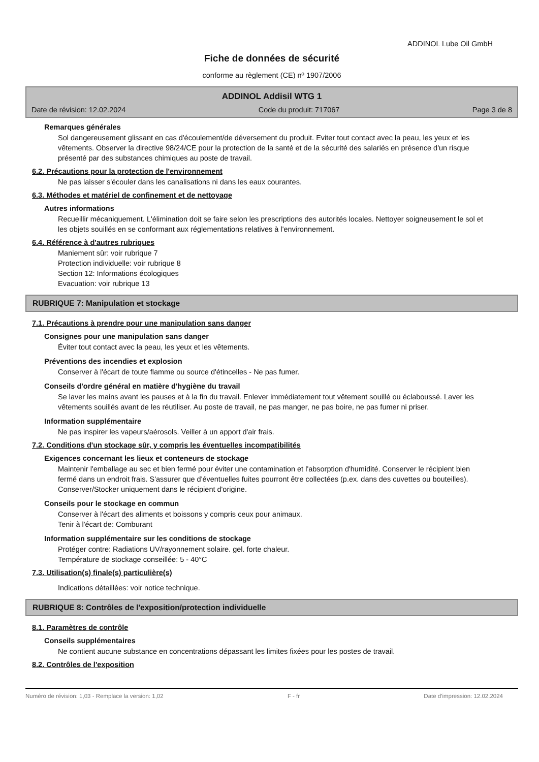ADDINOL Lube Oil GmbH
Fiche de données de sécurité
conforme au règlement (CE) nº 1907/2006
ADDINOL Addisil WTG 1
Date de révision: 12.02.2024 Code du produit: 717067 Page 3 de 8
Remarques générales
Sol dangereusement glissant en cas d'écoulement/de déversement du produit. Eviter tout contact avec la peau, les yeux et les vêtements. Observer la directive 98/24/CE pour la protection de la santé et de la sécurité des salariés en présence d'un risque présenté par des substances chimiques au poste de travail.
6.2. Précautions pour la protection de l'environnement
Ne pas laisser s'écouler dans les canalisations ni dans les eaux courantes.
6.3. Méthodes et matériel de confinement et de nettoyage
Autres informations
Recueillir mécaniquement. L'élimination doit se faire selon les prescriptions des autorités locales. Nettoyer soigneusement le sol et les objets souillés en se conformant aux réglementations relatives à l'environnement.
6.4. Référence à d'autres rubriques
Maniement sûr: voir rubrique 7
Protection individuelle: voir rubrique 8
Section 12: Informations écologiques
Evacuation: voir rubrique 13
RUBRIQUE 7: Manipulation et stockage
7.1. Précautions à prendre pour une manipulation sans danger
Consignes pour une manipulation sans danger
Éviter tout contact avec la peau, les yeux et les vêtements.
Préventions des incendies et explosion
Conserver à l'écart de toute flamme ou source d'étincelles - Ne pas fumer.
Conseils d'ordre général en matière d'hygiène du travail
Se laver les mains avant les pauses et à la fin du travail. Enlever immédiatement tout vêtement souillé ou éclaboussé. Laver les vêtements souillés avant de les réutiliser. Au poste de travail, ne pas manger, ne pas boire, ne pas fumer ni priser.
Information supplémentaire
Ne pas inspirer les vapeurs/aérosols. Veiller à un apport d'air frais.
7.2. Conditions d'un stockage sûr, y compris les éventuelles incompatibilités
Exigences concernant les lieux et conteneurs de stockage
Maintenir l'emballage au sec et bien fermé pour éviter une contamination et l'absorption d'humidité. Conserver le récipient bien fermé dans un endroit frais. S'assurer que d'éventuelles fuites pourront être collectées (p.ex. dans des cuvettes ou bouteilles). Conserver/Stocker uniquement dans le récipient d'origine.
Conseils pour le stockage en commun
Conserver à l'écart des aliments et boissons y compris ceux pour animaux.
Tenir à l'écart de: Comburant
Information supplémentaire sur les conditions de stockage
Protéger contre: Radiations UV/rayonnement solaire. gel. forte chaleur.
Température de stockage conseillée: 5 - 40°C
7.3. Utilisation(s) finale(s) particulière(s)
Indications détaillées: voir notice technique.
RUBRIQUE 8: Contrôles de l'exposition/protection individuelle
8.1. Paramètres de contrôle
Conseils supplémentaires
Ne contient aucune substance en concentrations dépassant les limites fixées pour les postes de travail.
8.2. Contrôles de l'exposition
Numéro de révision: 1,03 - Remplace la version: 1,02 F - fr Date d'impression: 12.02.2024